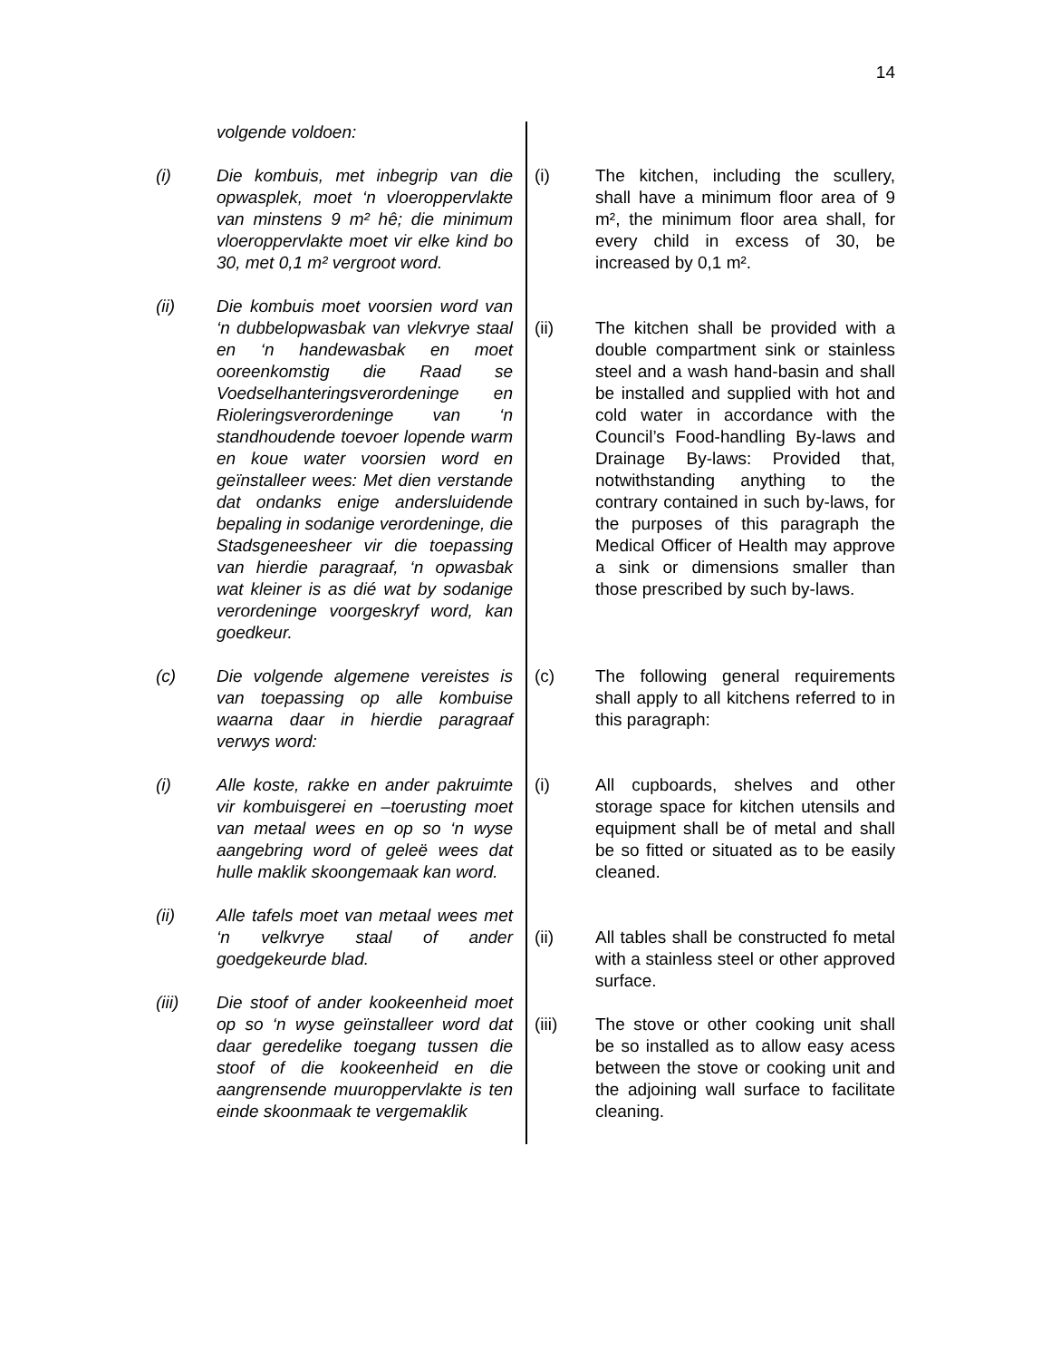14
volgende voldoen:
(i) Die kombuis, met inbegrip van die opwasplek, moet ‘n vloeroppervlakte van minstens 9 m² hê; die minimum vloeroppervlakte moet vir elke kind bo 30, met 0,1 m² vergroot word.
(ii) Die kombuis moet voorsien word van ‘n dubbelopwasbak van vlekvrye staal en ‘n handewasbak en moet ooreenkomstig die Raad se Voedselhanteringsverordeninge en Rioleringsverordeninge van ‘n standhoudende toevoer lopende warm en koue water voorsien word en geïnstalleer wees: Met dien verstande dat ondanks enige andersluidende bepaling in sodanige verordeninge, die Stadsgeneesheer vir die toepassing van hierdie paragraaf, ‘n opwasbak wat kleiner is as dié wat by sodanige verordeninge voorgeskryf word, kan goedkeur.
(c) Die volgende algemene vereistes is van toepassing op alle kombuise waarna daar in hierdie paragraaf verwys word:
(i) Alle koste, rakke en ander pakruimte vir kombuisgerei en –toerusting moet van metaal wees en op so ‘n wyse aangebring word of geleë wees dat hulle maklik skoongemaak kan word.
(ii) Alle tafels moet van metaal wees met ‘n velkvrye staal of ander goedgekeurde blad.
(iii) Die stoof of ander kookeenheid moet op so ‘n wyse geïnstalleer word dat daar geredelike toegang tussen die stoof of die kookeenheid en die aangrensende muuroppervlakte is ten einde skoonmaak te vergemaklik
(i) The kitchen, including the scullery, shall have a minimum floor area of 9 m², the minimum floor area shall, for every child in excess of 30, be increased by 0,1 m².
(ii) The kitchen shall be provided with a double compartment sink or stainless steel and a wash hand-basin and shall be installed and supplied with hot and cold water in accordance with the Council’s Food-handling By-laws and Drainage By-laws: Provided that, notwithstanding anything to the contrary contained in such by-laws, for the purposes of this paragraph the Medical Officer of Health may approve a sink or dimensions smaller than those prescribed by such by-laws.
(c) The following general requirements shall apply to all kitchens referred to in this paragraph:
(i) All cupboards, shelves and other storage space for kitchen utensils and equipment shall be of metal and shall be so fitted or situated as to be easily cleaned.
(ii) All tables shall be constructed fo metal with a stainless steel or other approved surface.
(iii) The stove or other cooking unit shall be so installed as to allow easy acess between the stove or cooking unit and the adjoining wall surface to facilitate cleaning.